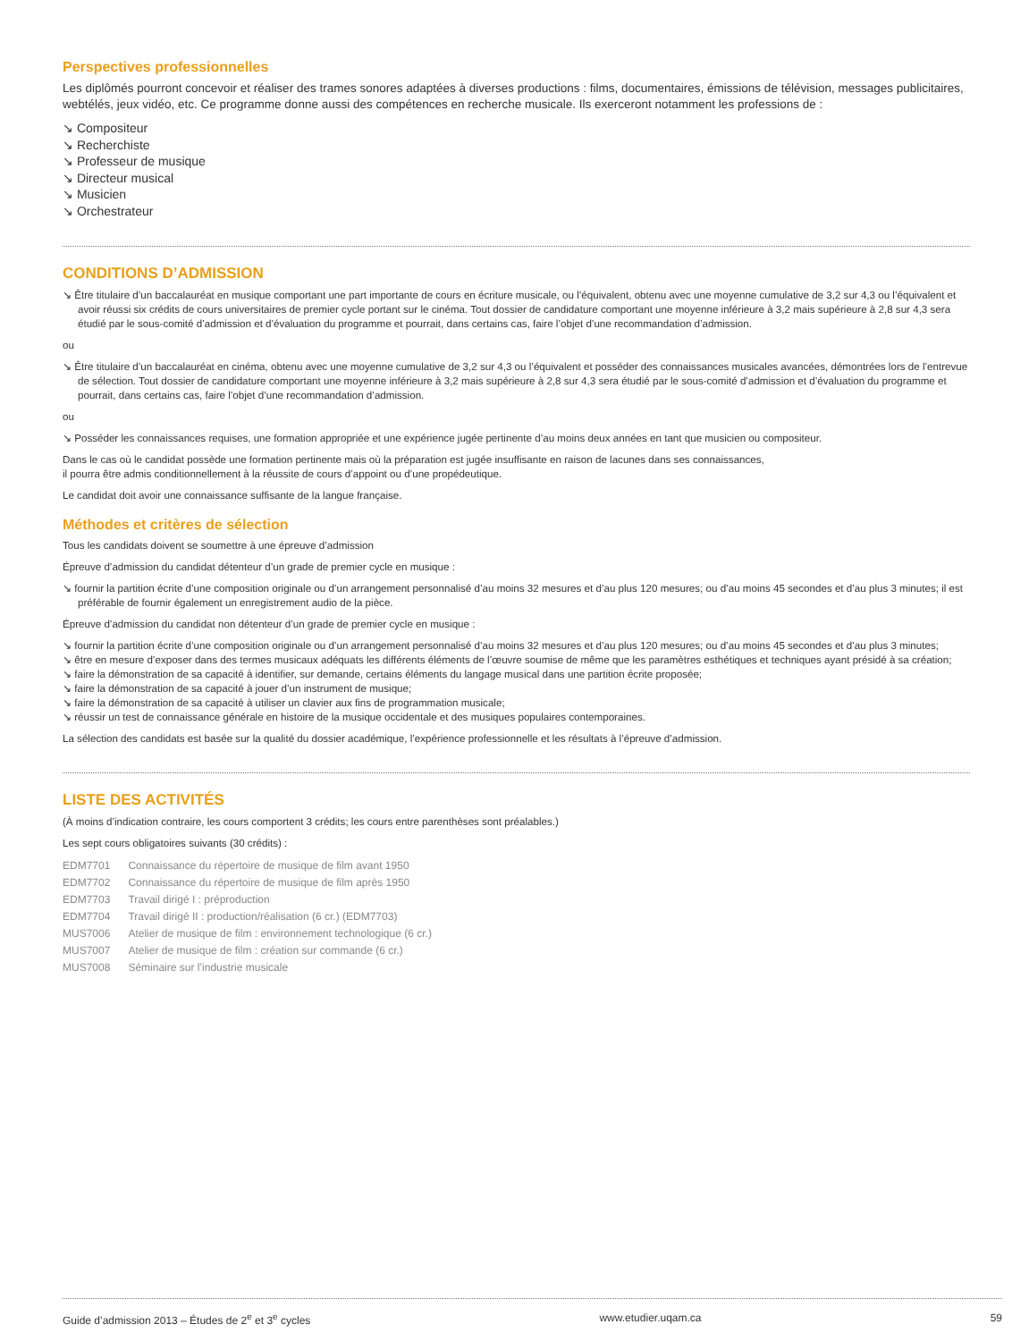Perspectives professionnelles
Les diplômés pourront concevoir et réaliser des trames sonores adaptées à diverses productions : films, documentaires, émissions de télévision, messages publicitaires, webtélés, jeux vidéo, etc. Ce programme donne aussi des compétences en recherche musicale. Ils exerceront notamment les professions de :
↘ Compositeur
↘ Recherchiste
↘ Professeur de musique
↘ Directeur musical
↘ Musicien
↘ Orchestrateur
CONDITIONS D’ADMISSION
↘ Être titulaire d’un baccalauréat en musique comportant une part importante de cours en écriture musicale, ou l’équivalent, obtenu avec une moyenne cumulative de 3,2 sur 4,3 ou l’équivalent et avoir réussi six crédits de cours universitaires de premier cycle portant sur le cinéma. Tout dossier de candidature comportant une moyenne inférieure à 3,2 mais supérieure à 2,8 sur 4,3 sera étudié par le sous-comité d’admission et d’évaluation du programme et pourrait, dans certains cas, faire l’objet d’une recommandation d’admission.
ou
↘ Être titulaire d’un baccalauréat en cinéma, obtenu avec une moyenne cumulative de 3,2 sur 4,3 ou l’équivalent et posséder des connaissances musicales avancées, démontrées lors de l’entrevue de sélection. Tout dossier de candidature comportant une moyenne inférieure à 3,2 mais supérieure à 2,8 sur 4,3 sera étudié par le sous-comité d’admission et d’évaluation du programme et pourrait, dans certains cas, faire l’objet d’une recommandation d’admission.
ou
↘ Posséder les connaissances requises, une formation appropriée et une expérience jugée pertinente d’au moins deux années en tant que musicien ou compositeur.
Dans le cas où le candidat possède une formation pertinente mais où la préparation est jugée insuffisante en raison de lacunes dans ses connaissances,
il pourra être admis conditionnellement à la réussite de cours d’appoint ou d’une propédeutique.
Le candidat doit avoir une connaissance suffisante de la langue française.
Méthodes et critères de sélection
Tous les candidats doivent se soumettre à une épreuve d’admission
Épreuve d’admission du candidat détenteur d’un grade de premier cycle en musique :
↘ fournir la partition écrite d’une composition originale ou d’un arrangement personnalisé d’au moins 32 mesures et d’au plus 120 mesures; ou d’au moins 45 secondes et d’au plus 3 minutes; il est préférable de fournir également un enregistrement audio de la pièce.
Épreuve d’admission du candidat non détenteur d’un grade de premier cycle en musique :
↘ fournir la partition écrite d’une composition originale ou d’un arrangement personnalisé d’au moins 32 mesures et d’au plus 120 mesures; ou d’au moins 45 secondes et d’au plus 3 minutes;
↘ être en mesure d’exposer dans des termes musicaux adéquats les différents éléments de l’œuvre soumise de même que les paramètres esthétiques et techniques ayant présidé à sa création;
↘ faire la démonstration de sa capacité à identifier, sur demande, certains éléments du langage musical dans une partition écrite proposée;
↘ faire la démonstration de sa capacité à jouer d’un instrument de musique;
↘ faire la démonstration de sa capacité à utiliser un clavier aux fins de programmation musicale;
↘ réussir un test de connaissance générale en histoire de la musique occidentale et des musiques populaires contemporaines.
La sélection des candidats est basée sur la qualité du dossier académique, l’expérience professionnelle et les résultats à l’épreuve d’admission.
LISTE DES ACTIVITÉS
(À moins d’indication contraire, les cours comportent 3 crédits; les cours entre parenthèses sont préalables.)
Les sept cours obligatoires suivants (30 crédits) :
| EDM7701 | Connaissance du répertoire de musique de film avant 1950 |
| EDM7702 | Connaissance du répertoire de musique de film après 1950 |
| EDM7703 | Travail dirigé I : préproduction |
| EDM7704 | Travail dirigé II : production/réalisation (6 cr.) (EDM7703) |
| MUS7006 | Atelier de musique de film : environnement technologique (6 cr.) |
| MUS7007 | Atelier de musique de film : création sur commande (6 cr.) |
| MUS7008 | Séminaire sur l’industrie musicale |
Guide d’admission 2013 – Études de 2<sup>e</sup> et 3<sup>e</sup> cycles www.etudier.uqam.ca 59